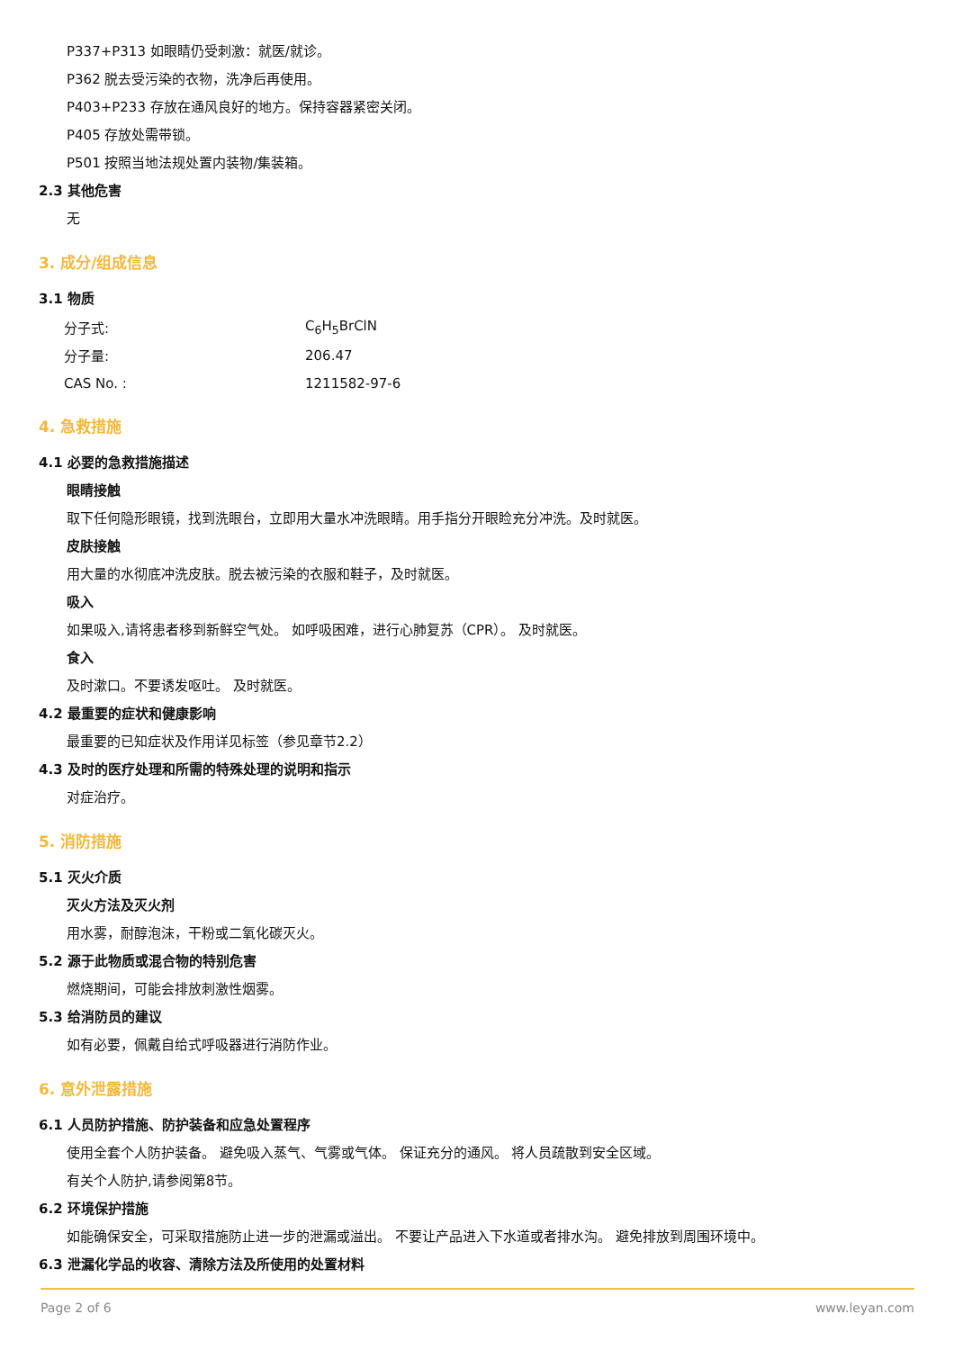P337+P313 如眼睛仍受刺激：就医/就诊。
P362 脱去受污染的衣物，洗净后再使用。
P403+P233 存放在通风良好的地方。保持容器紧密关闭。
P405 存放处需带锁。
P501 按照当地法规处置内装物/集装箱。
2.3 其他危害
无
3. 成分/组成信息
3.1 物质
| 分子式: | C<sub>6</sub>H<sub>5</sub>BrClN |
| 分子量: | 206.47 |
| CAS No. : | 1211582-97-6 |
4. 急救措施
4.1 必要的急救措施描述
眼睛接触
取下任何隐形眼镜，找到洗眼台，立即用大量水冲洗眼睛。用手指分开眼睑充分冲洗。及时就医。
皮肤接触
用大量的水彻底冲洗皮肤。脱去被污染的衣服和鞋子，及时就医。
吸入
如果吸入,请将患者移到新鲜空气处。 如呼吸困难，进行心肺复苏（CPR）。 及时就医。
食入
及时漱口。不要诱发呕吐。 及时就医。
4.2 最重要的症状和健康影响
最重要的已知症状及作用详见标签（参见章节2.2）
4.3 及时的医疗处理和所需的特殊处理的说明和指示
对症治疗。
5. 消防措施
5.1 灭火介质
灭火方法及灭火剂
用水雾，耐醇泡沫，干粉或二氧化碳灭火。
5.2 源于此物质或混合物的特别危害
燃烧期间，可能会排放刺激性烟雾。
5.3 给消防员的建议
如有必要，佩戴自给式呼吸器进行消防作业。
6. 意外泄露措施
6.1 人员防护措施、防护装备和应急处置程序
使用全套个人防护装备。 避免吸入蒸气、气雾或气体。 保证充分的通风。 将人员疏散到安全区域。
有关个人防护,请参阅第8节。
6.2 环境保护措施
如能确保安全，可采取措施防止进一步的泄漏或溢出。 不要让产品进入下水道或者排水沟。 避免排放到周围环境中。
6.3 泄漏化学品的收容、清除方法及所使用的处置材料
Page 2 of 6 www.leyan.com